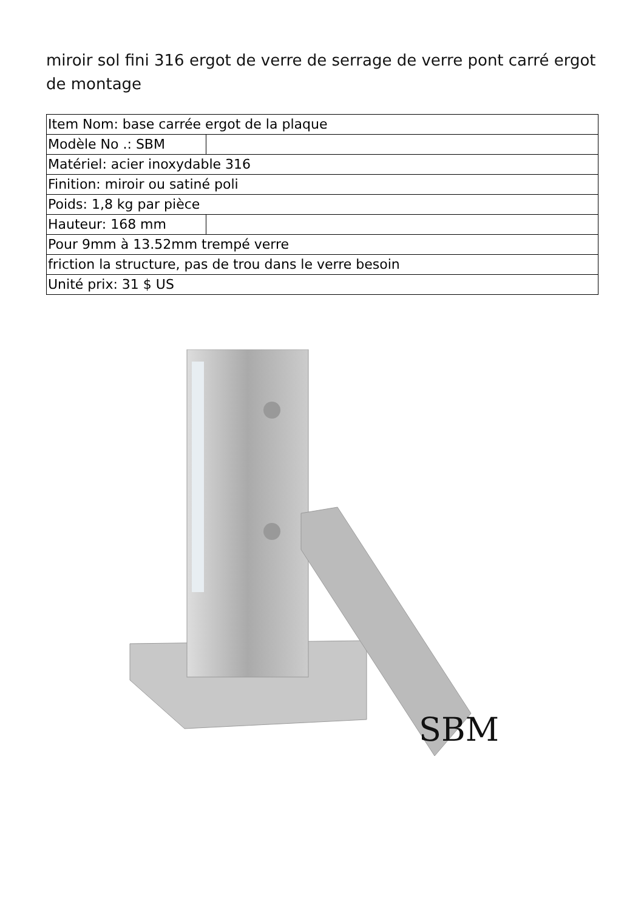miroir sol fini 316 ergot de verre de serrage de verre pont carré ergot de montage
| Item Nom: base carrée ergot de la plaque | |
| Modèle No .: SBM | |
| Matériel: acier inoxydable 316 | |
| Finition: miroir ou satiné poli | |
| Poids: 1,8 kg par pièce | |
| Hauteur: 168 mm | |
| Pour 9mm à 13.52mm trempé verre | |
| friction la structure, pas de trou dans le verre besoin | |
| Unité prix: 31 $ US | |
SBM